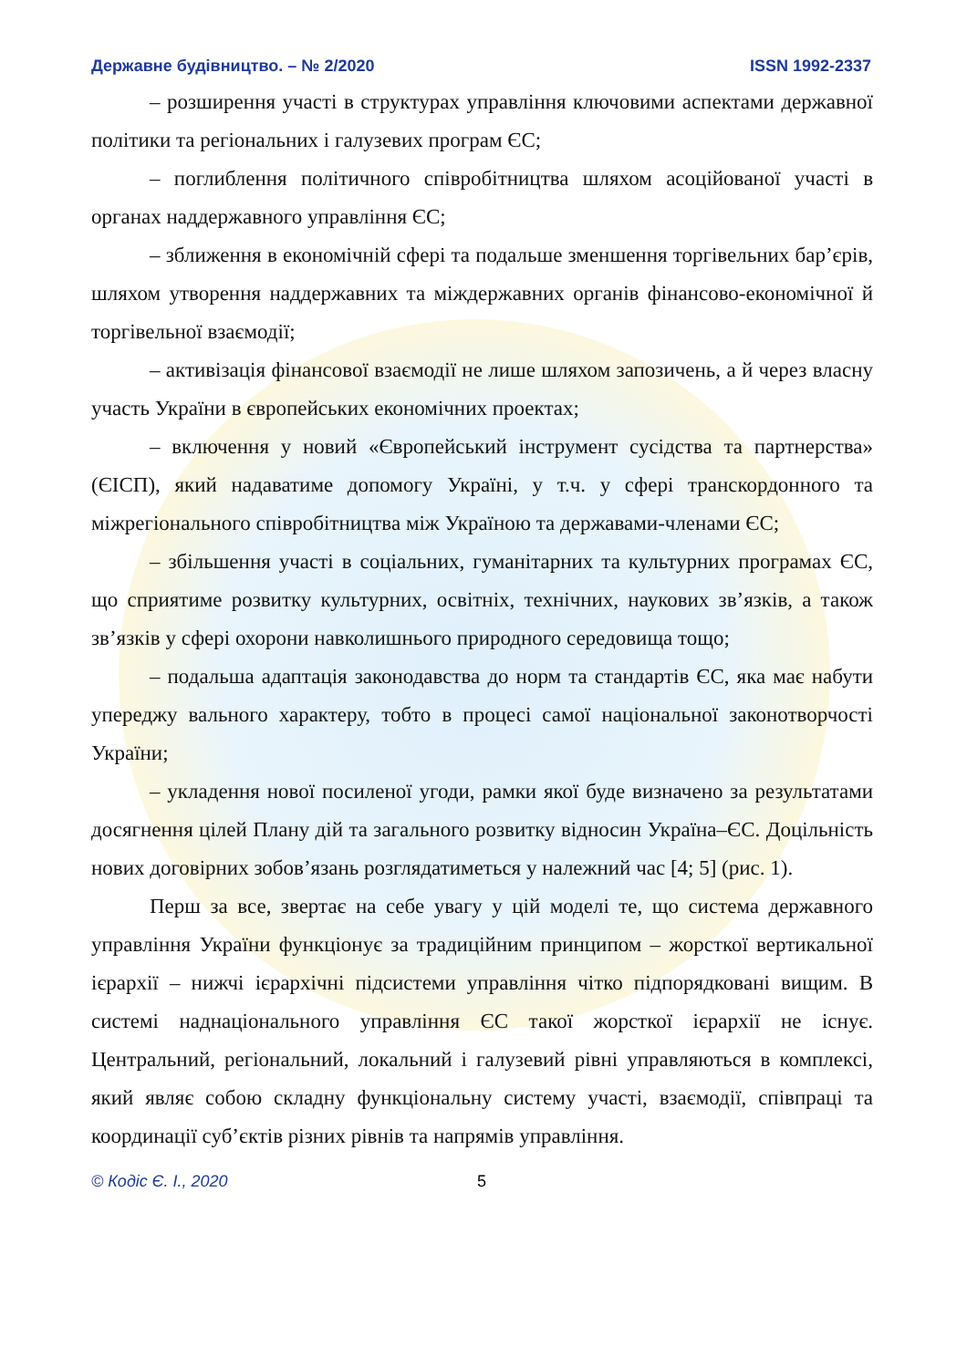Державне будівництво. – № 2/2020 ISSN 1992-2337
– розширення участі в структурах управління ключовими аспектами державної політики та регіональних і галузевих програм ЄС;
– поглиблення політичного співробітництва шляхом асоційованої участі в органах наддержавного управління ЄС;
– зближення в економічній сфері та подальше зменшення торгівельних бар’єрів, шляхом утворення наддержавних та міждержавних органів фінансово-економічної й торгівельної взаємодії;
– активізація фінансової взаємодії не лише шляхом запозичень, а й через власну участь України в європейських економічних проектах;
– включення у новий «Європейський інструмент сусідства та партнерства» (ЄІСП), який надаватиме допомогу Україні, у т.ч. у сфері транскордонного та міжрегіонального співробітництва між Україною та державами-членами ЄС;
– збільшення участі в соціальних, гуманітарних та культурних програмах ЄС, що сприятиме розвитку культурних, освітніх, технічних, наукових зв’язків, а також зв’язків у сфері охорони навколишнього природного середовища тощо;
– подальша адаптація законодавства до норм та стандартів ЄС, яка має набути упереджу вального характеру, тобто в процесі самої національної законотворчості України;
– укладення нової посиленої угоди, рамки якої буде визначено за результатами досягнення цілей Плану дій та загального розвитку відносин Україна–ЄС. Доцільність нових договірних зобов’язань розглядатиметься у належний час [4; 5] (рис. 1).
Перш за все, звертає на себе увагу у цій моделі те, що система державного управління України функціонує за традиційним принципом – жорсткої вертикальної ієрархії – нижчі ієрархічні підсистеми управління чітко підпорядковані вищим. В системі наднаціонального управління ЄС такої жорсткої ієрархії не існує. Центральний, регіональний, локальний і галузевий рівні управляються в комплексі, який являє собою складну функціональну систему участі, взаємодії, співпраці та координації суб’єктів різних рівнів та напрямів управління.
© Кодіс Є. І., 2020 5